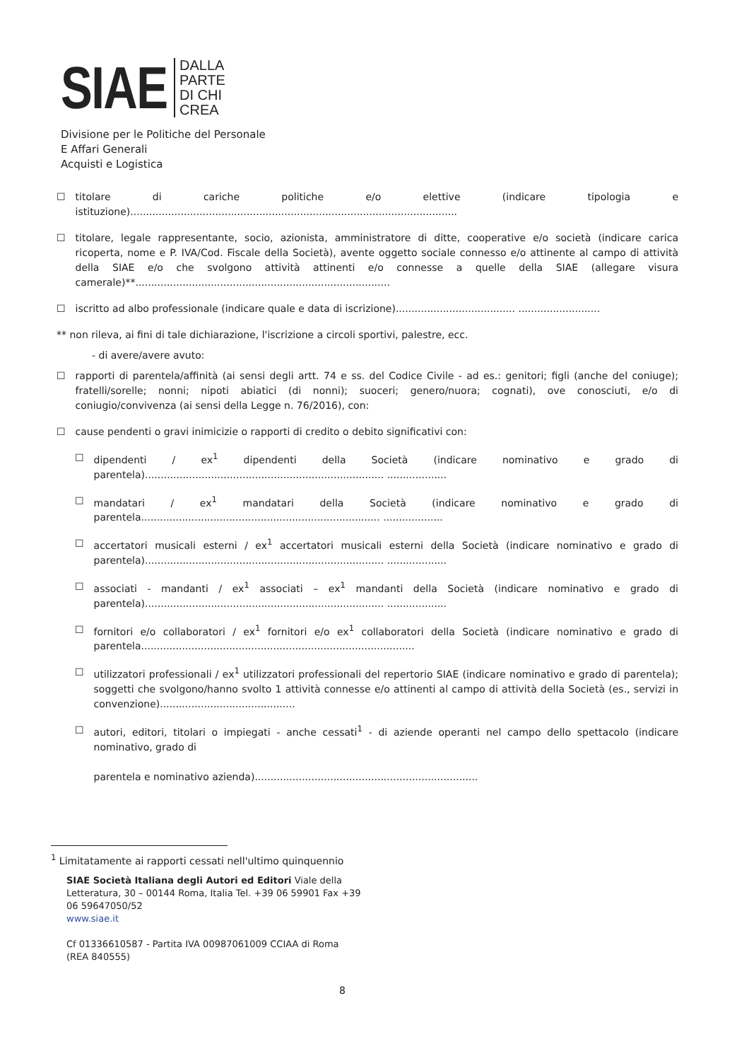SIAE
DALLA
PARTE
DI CHI
CREA
Divisione per le Politiche del Personale
E Affari Generali
Acquisti e Logistica
☐ titolare di cariche politiche e/o elettive (indicare tipologia e istituzione)........................................................................................................
☐ titolare, legale rappresentante, socio, azionista, amministratore di ditte, cooperative e/o società (indicare carica ricoperta, nome e P. IVA/Cod. Fiscale della Società), avente oggetto sociale connesso e/o attinente al campo di attività della SIAE e/o che svolgono attività attinenti e/o connesse a quelle della SIAE (allegare visura camerale)**.................................................................................
☐ iscritto ad albo professionale (indicare quale e data di iscrizione)...................................... ..........................
** non rileva, ai fini di tale dichiarazione, l'iscrizione a circoli sportivi, palestre, ecc.
- di avere/avere avuto:
☐ rapporti di parentela/affinità (ai sensi degli artt. 74 e ss. del Codice Civile - ad es.: genitori; figli (anche del coniuge); fratelli/sorelle; nonni; nipoti abiatici (di nonni); suoceri; genero/nuora; cognati), ove conosciuti, e/o di coniugio/convivenza (ai sensi della Legge n. 76/2016), con:
☐ cause pendenti o gravi inimicizie o rapporti di credito o debito significativi con:
☐ dipendenti / ex<sup>1</sup> dipendenti della Società (indicare nominativo e grado di parentela)............................................................................ ...................
☐ mandatari / ex<sup>1</sup> mandatari della Società (indicare nominativo e grado di parentela............................................................................ ...................
☐ accertatori musicali esterni / ex<sup>1</sup> accertatori musicali esterni della Società (indicare nominativo e grado di parentela)............................................................................ ...................
☐ associati - mandanti / ex<sup>1</sup> associati – ex<sup>1</sup> mandanti della Società (indicare nominativo e grado di parentela)............................................................................ ...................
☐ fornitori e/o collaboratori / ex<sup>1</sup> fornitori e/o ex<sup>1</sup> collaboratori della Società (indicare nominativo e grado di parentela.......................................................................................
☐ utilizzatori professionali / ex<sup>1</sup> utilizzatori professionali del repertorio SIAE (indicare nominativo e grado di parentela); soggetti che svolgono/hanno svolto 1 attività connesse e/o attinenti al campo di attività della Società (es., servizi in convenzione)...........................................
☐ autori, editori, titolari o impiegati - anche cessati<sup>1</sup> - di aziende operanti nel campo dello spettacolo (indicare nominativo, grado di
parentela e nominativo azienda).......................................................................
<sup>1</sup> Limitatamente ai rapporti cessati nell'ultimo quinquennio
SIAE Società Italiana degli Autori ed Editori Viale della
Letteratura, 30 – 00144 Roma, Italia Tel. +39 06 59901 Fax +39
06 59647050/52
www.siae.it
Cf 01336610587 - Partita IVA 00987061009 CCIAA di Roma
(REA 840555)
8